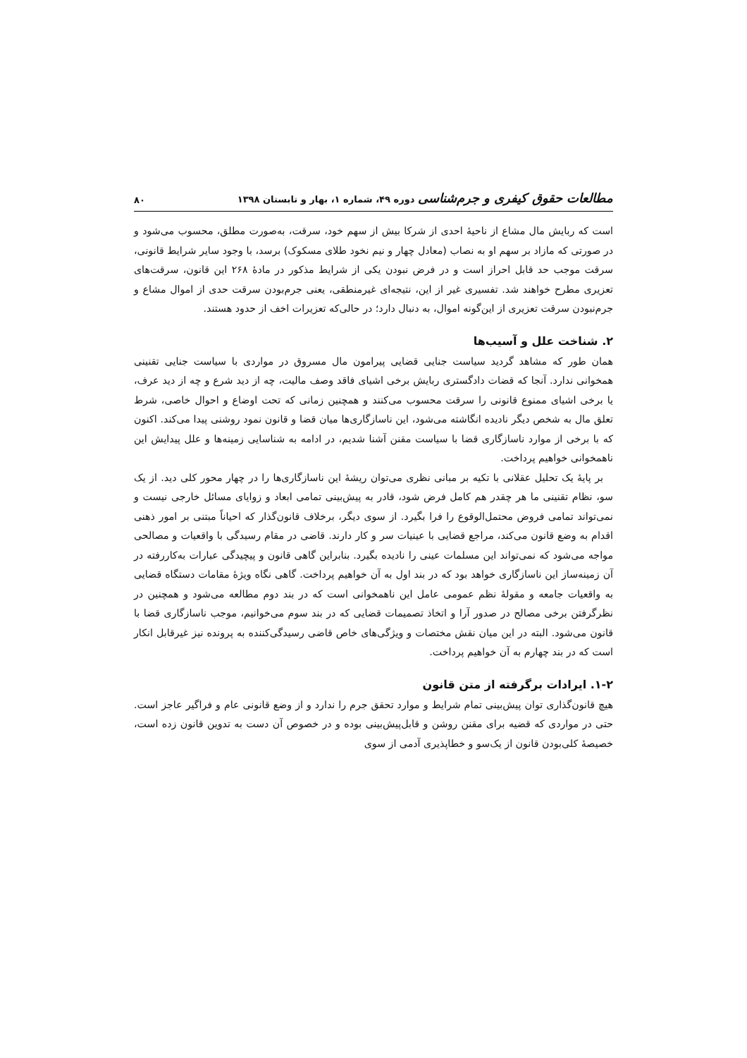مطالعات حقوق کیفری و جرم‌شناسی دوره ۴۹، شماره ۱، بهار و تابستان ۱۳۹۸
۸۰
است که ربایش مال مشاع از ناحیهٔ احدی از شرکا بیش از سهم خود، سرقت، به‌صورت مطلق، محسوب می‌شود و در صورتی که مازاد بر سهم او به نصاب (معادل چهار و نیم نخود طلای مسکوک) برسد، با وجود سایر شرایط قانونی، سرقت موجب حد قابل احراز است و در فرض نبودن یکی از شرایط مذکور در مادهٔ ۲۶۸ این قانون، سرقت‌های تعزیری مطرح خواهند شد. تفسیری غیر از این، نتیجه‌ای غیرمنطقی، یعنی جرم‌بودن سرقت حدی از اموال مشاع و جرم‌نبودن سرقت تعزیری از این‌گونه اموال، به دنبال دارد؛ در حالی‌که تعزیرات اخف از حدود هستند.
۲. شناخت علل و آسیب‌ها
همان طور که مشاهد گردید سیاست جنایی قضایی پیرامون مال مسروق در مواردی با سیاست جنایی تقنینی همخوانی ندارد. آنجا که قضات دادگستری ربایش برخی اشیای فاقد وصف مالیت، چه از دید شرع و چه از دید عرف، یا برخی اشیای ممنوع قانونی را سرقت محسوب می‌کنند و همچنین زمانی که تحت اوضاع و احوال خاصی، شرط تعلق مال به شخص دیگر نادیده انگاشته می‌شود، این ناسازگاری‌ها میان قضا و قانون نمود روشنی پیدا می‌کند. اکنون که با برخی از موارد ناسازگاری قضا با سیاست مقنن آشنا شدیم، در ادامه به شناسایی زمینه‌ها و علل پیدایش این ناهمخوانی خواهیم پرداخت.
بر پایهٔ یک تحلیل عقلانی با تکیه بر مبانی نظری می‌توان ریشهٔ این ناسازگاری‌ها را در چهار محور کلی دید. از یک سو، نظام تقنینی ما هر چقدر هم کامل فرض شود، قادر به پیش‌بینی تمامی ابعاد و زوایای مسائل خارجی نیست و نمی‌تواند تمامی فروض محتمل‌الوقوع را فرا بگیرد. از سوی دیگر، برخلاف قانون‌گذار که احیاناً مبتنی بر امور ذهنی اقدام به وضع قانون می‌کند، مراجع قضایی با عینیات سر و کار دارند. قاضی در مقام رسیدگی با واقعیات و مصالحی مواجه می‌شود که نمی‌تواند این مسلمات عینی را نادیده بگیرد. بنابراین گاهی قانون و پیچیدگی عبارات به‌کاررفته در آن زمینه‌ساز این ناسازگاری خواهد بود که در بند اول به آن خواهیم پرداخت. گاهی نگاه ویژهٔ مقامات دستگاه قضایی به واقعیات جامعه و مقولهٔ نظم عمومی عامل این ناهمخوانی است که در بند دوم مطالعه می‌شود و همچنین در نظرگرفتن برخی مصالح در صدور آرا و اتخاذ تصمیمات قضایی که در بند سوم می‌خوانیم، موجب ناسازگاری قضا با قانون می‌شود. البته در این میان نقش مختصات و ویژگی‌های خاص قاضی رسیدگی‌کننده به پرونده نیز غیرقابل انکار است که در بند چهارم به آن خواهیم پرداخت.
۱-۲. ایرادات برگرفته از متن قانون
هیچ قانون‌گذاری توان پیش‌بینی تمام شرایط و موارد تحقق جرم را ندارد و از وضع قانونی عام و فراگیر عاجز است. حتی در مواردی که قضیه برای مقنن روشن و قابل‌پیش‌بینی بوده و در خصوص آن دست به تدوین قانون زده است، خصیصهٔ کلی‌بودن قانون از یک‌سو و خطاپذیری آدمی از سوی